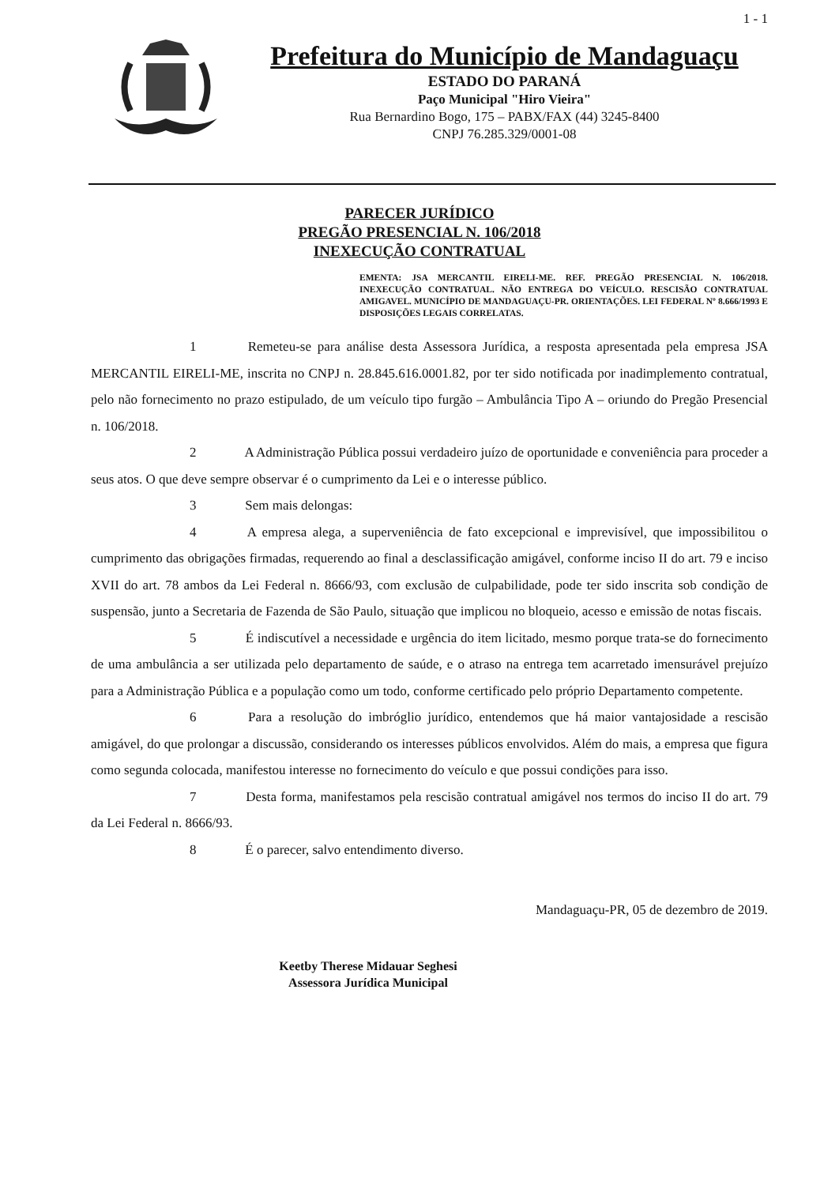1 - 1
Prefeitura do Município de Mandaguaçu
ESTADO DO PARANÁ
Paço Municipal "Hiro Vieira"
Rua Bernardino Bogo, 175 – PABX/FAX (44) 3245-8400
CNPJ 76.285.329/0001-08
PARECER JURÍDICO
PREGÃO PRESENCIAL N. 106/2018
INEXECUÇÃO CONTRATUAL
EMENTA: JSA MERCANTIL EIRELI-ME. REF. PREGÃO PRESENCIAL N. 106/2018. INEXECUÇÃO CONTRATUAL. NÃO ENTREGA DO VEÍCULO. RESCISÃO CONTRATUAL AMIGAVEL. MUNICÍPIO DE MANDAGUAÇU-PR. ORIENTAÇÕES. LEI FEDERAL Nº 8.666/1993 E DISPOSIÇÕES LEGAIS CORRELATAS.
1 Remeteu-se para análise desta Assessora Jurídica, a resposta apresentada pela empresa JSA MERCANTIL EIRELI-ME, inscrita no CNPJ n. 28.845.616.0001.82, por ter sido notificada por inadimplemento contratual, pelo não fornecimento no prazo estipulado, de um veículo tipo furgão – Ambulância Tipo A – oriundo do Pregão Presencial n. 106/2018.
2 A Administração Pública possui verdadeiro juízo de oportunidade e conveniência para proceder a seus atos. O que deve sempre observar é o cumprimento da Lei e o interesse público.
3 Sem mais delongas:
4 A empresa alega, a superveniência de fato excepcional e imprevisível, que impossibilitou o cumprimento das obrigações firmadas, requerendo ao final a desclassificação amigável, conforme inciso II do art. 79 e inciso XVII do art. 78 ambos da Lei Federal n. 8666/93, com exclusão de culpabilidade, pode ter sido inscrita sob condição de suspensão, junto a Secretaria de Fazenda de São Paulo, situação que implicou no bloqueio, acesso e emissão de notas fiscais.
5 É indiscutível a necessidade e urgência do item licitado, mesmo porque trata-se do fornecimento de uma ambulância a ser utilizada pelo departamento de saúde, e o atraso na entrega tem acarretado imensurável prejuízo para a Administração Pública e a população como um todo, conforme certificado pelo próprio Departamento competente.
6 Para a resolução do imbróglio jurídico, entendemos que há maior vantajosidade a rescisão amigável, do que prolongar a discussão, considerando os interesses públicos envolvidos. Além do mais, a empresa que figura como segunda colocada, manifestou interesse no fornecimento do veículo e que possui condições para isso.
7 Desta forma, manifestamos pela rescisão contratual amigável nos termos do inciso II do art. 79 da Lei Federal n. 8666/93.
8 É o parecer, salvo entendimento diverso.
Mandaguaçu-PR, 05 de dezembro de 2019.
Keetby Therese Midauar Seghesi
Assessora Jurídica Municipal